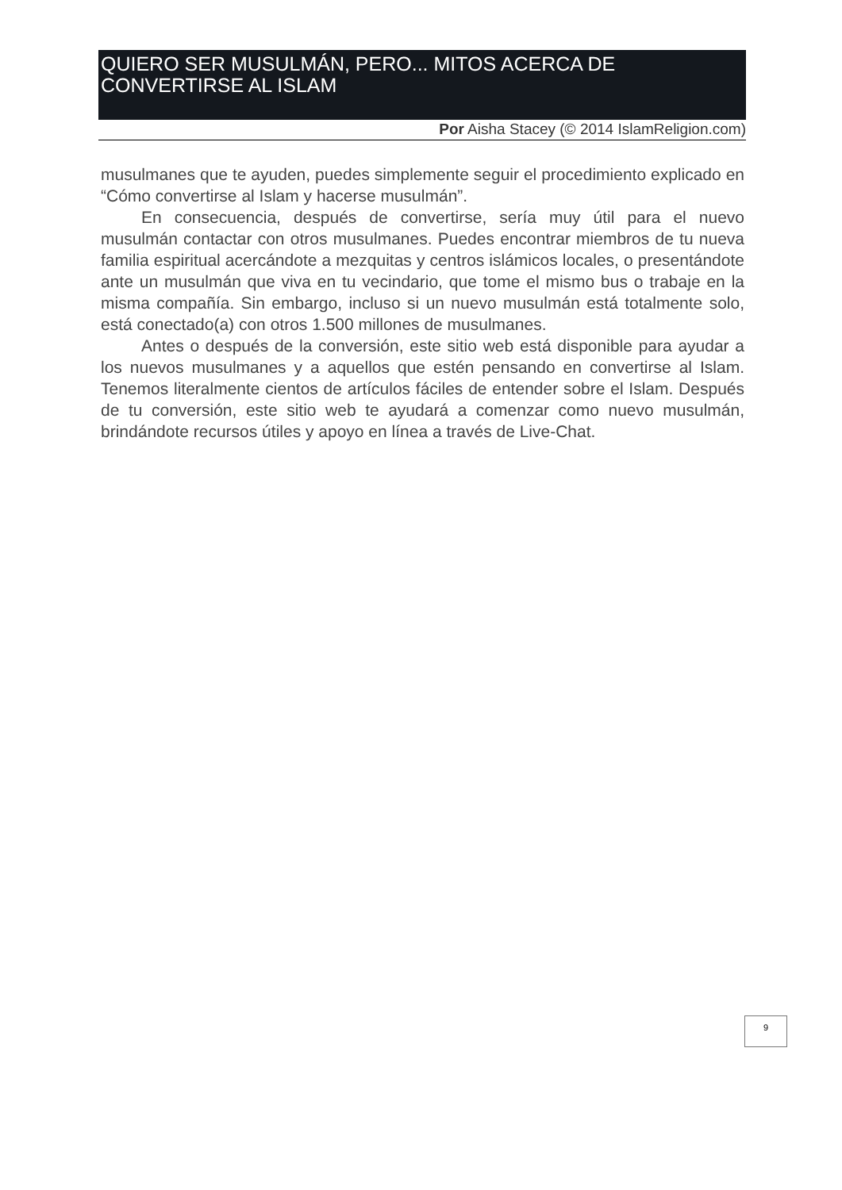QUIERO SER MUSULMÁN, PERO... MITOS ACERCA DE CONVERTIRSE AL ISLAM
Por Aisha Stacey (© 2014 IslamReligion.com)
musulmanes que te ayuden, puedes simplemente seguir el procedimiento explicado en “Cómo convertirse al Islam y hacerse musulmán”.
En consecuencia, después de convertirse, sería muy útil para el nuevo musulmán contactar con otros musulmanes. Puedes encontrar miembros de tu nueva familia espiritual acercándote a mezquitas y centros islámicos locales, o presentándote ante un musulmán que viva en tu vecindario, que tome el mismo bus o trabaje en la misma compañía. Sin embargo, incluso si un nuevo musulmán está totalmente solo, está conectado(a) con otros 1.500 millones de musulmanes.
Antes o después de la conversión, este sitio web está disponible para ayudar a los nuevos musulmanes y a aquellos que estén pensando en convertirse al Islam. Tenemos literalmente cientos de artículos fáciles de entender sobre el Islam. Después de tu conversión, este sitio web te ayudará a comenzar como nuevo musulmán, brindándote recursos útiles y apoyo en línea a través de Live-Chat.
9